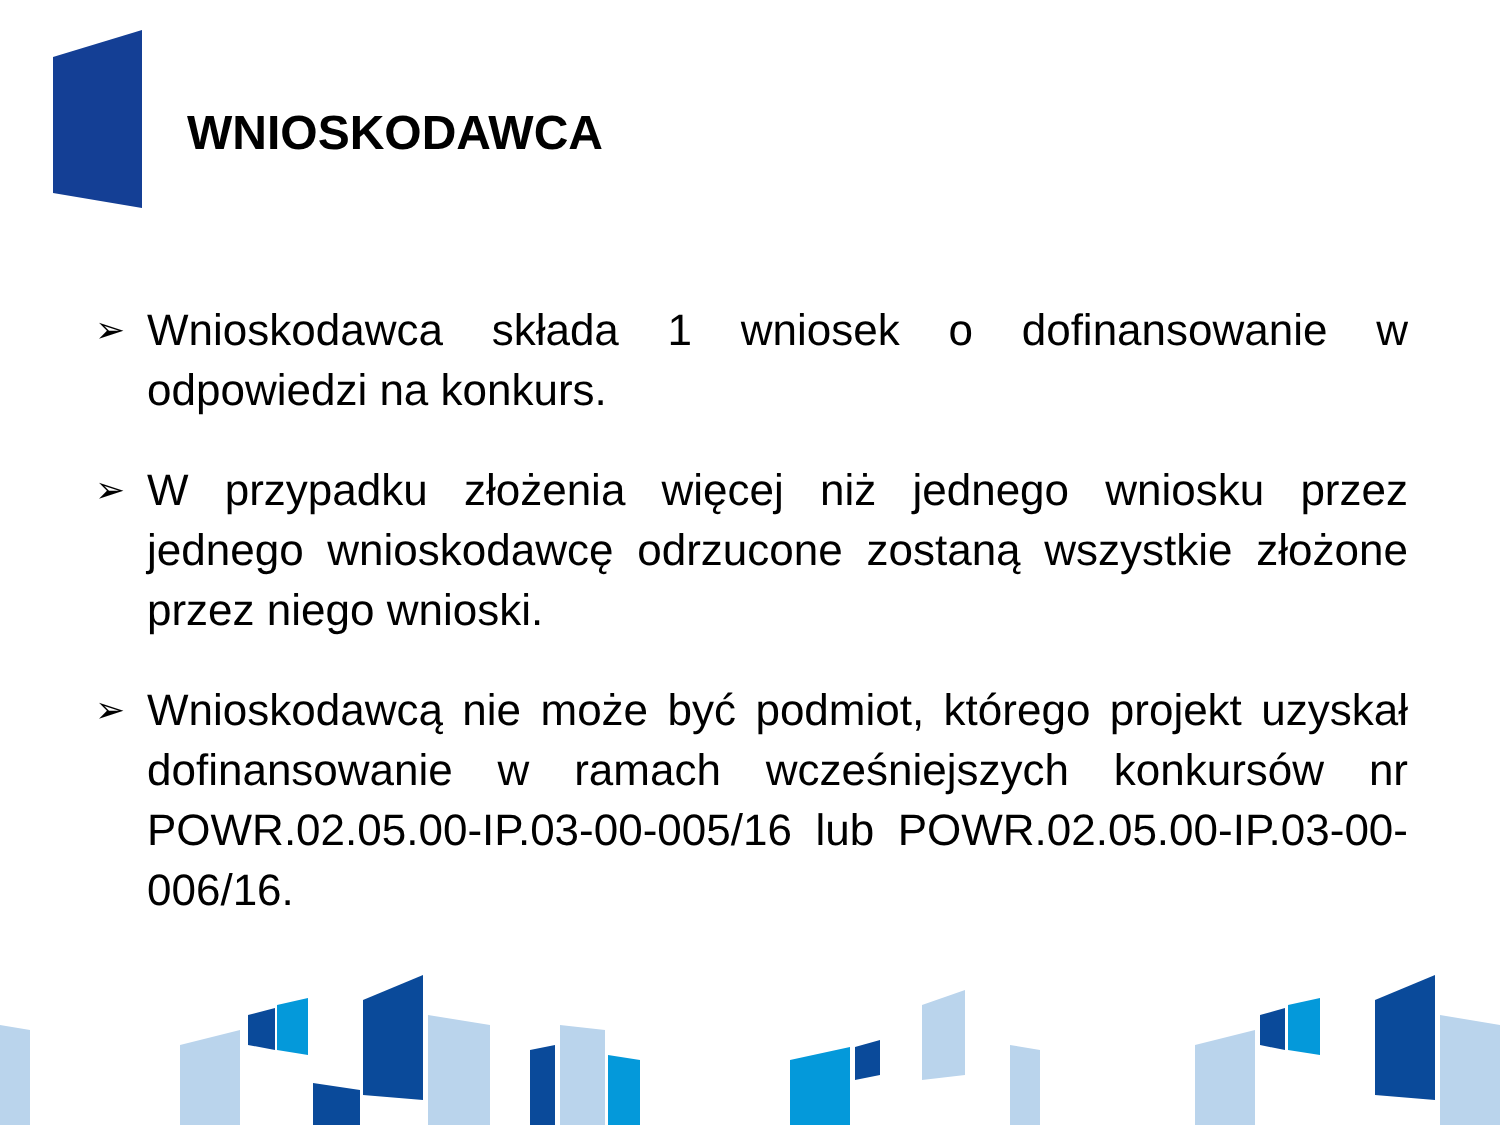WNIOSKODAWCA
➢ Wnioskodawca składa 1 wniosek o dofinansowanie w odpowiedzi na konkurs.
➢ W przypadku złożenia więcej niż jednego wniosku przez jednego wnioskodawcę odrzucone zostaną wszystkie złożone przez niego wnioski.
➢ Wnioskodawcą nie może być podmiot, którego projekt uzyskał dofinansowanie w ramach wcześniejszych konkursów nr POWR.02.05.00-IP.03-00-005/16 lub POWR.02.05.00-IP.03-00-006/16.